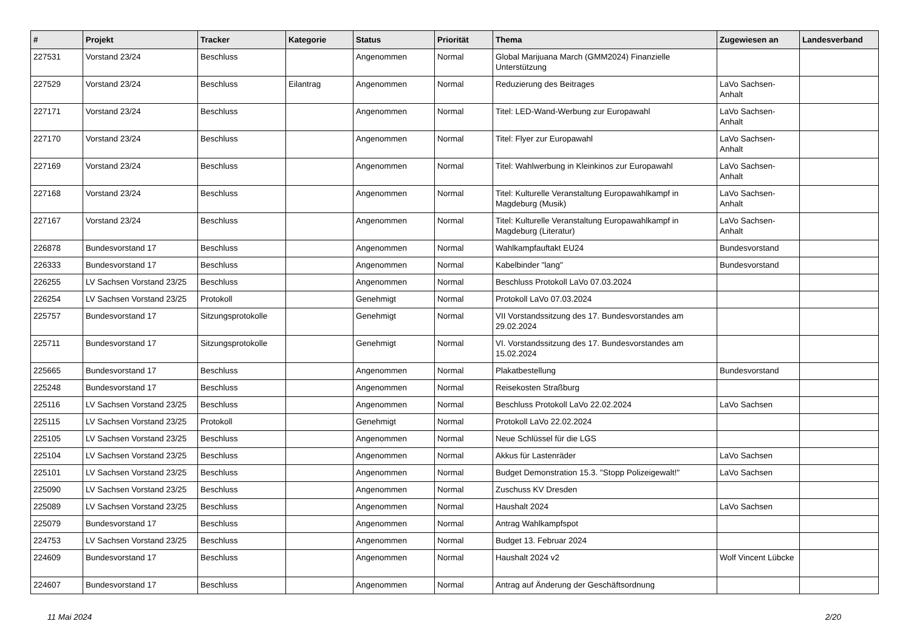| # | Projekt | Tracker | Kategorie | Status | Priorität | Thema | Zugewiesen an | Landesverband |
| --- | --- | --- | --- | --- | --- | --- | --- | --- |
| 227531 | Vorstand 23/24 | Beschluss | | Angenommen | Normal | Global Marijuana March (GMM2024) Finanzielle Unterstützung | | |
| 227529 | Vorstand 23/24 | Beschluss | Eilantrag | Angenommen | Normal | Reduzierung des Beitrages | LaVo Sachsen-Anhalt | |
| 227171 | Vorstand 23/24 | Beschluss | | Angenommen | Normal | Titel: LED-Wand-Werbung zur Europawahl | LaVo Sachsen-Anhalt | |
| 227170 | Vorstand 23/24 | Beschluss | | Angenommen | Normal | Titel: Flyer zur Europawahl | LaVo Sachsen-Anhalt | |
| 227169 | Vorstand 23/24 | Beschluss | | Angenommen | Normal | Titel: Wahlwerbung in Kleinkinos zur Europawahl | LaVo Sachsen-Anhalt | |
| 227168 | Vorstand 23/24 | Beschluss | | Angenommen | Normal | Titel: Kulturelle Veranstaltung Europawahlkampf in Magdeburg (Musik) | LaVo Sachsen-Anhalt | |
| 227167 | Vorstand 23/24 | Beschluss | | Angenommen | Normal | Titel: Kulturelle Veranstaltung Europawahlkampf in Magdeburg (Literatur) | LaVo Sachsen-Anhalt | |
| 226878 | Bundesvorstand 17 | Beschluss | | Angenommen | Normal | Wahlkampfauftakt EU24 | Bundesvorstand | |
| 226333 | Bundesvorstand 17 | Beschluss | | Angenommen | Normal | Kabelbinder "lang" | Bundesvorstand | |
| 226255 | LV Sachsen Vorstand 23/25 | Beschluss | | Angenommen | Normal | Beschluss Protokoll LaVo 07.03.2024 | | |
| 226254 | LV Sachsen Vorstand 23/25 | Protokoll | | Genehmigt | Normal | Protokoll LaVo 07.03.2024 | | |
| 225757 | Bundesvorstand 17 | Sitzungsprotokolle | | Genehmigt | Normal | VII Vorstandssitzung des 17. Bundesvorstandes am 29.02.2024 | | |
| 225711 | Bundesvorstand 17 | Sitzungsprotokolle | | Genehmigt | Normal | VI. Vorstandssitzung des 17. Bundesvorstandes am 15.02.2024 | | |
| 225665 | Bundesvorstand 17 | Beschluss | | Angenommen | Normal | Plakatbestellung | Bundesvorstand | |
| 225248 | Bundesvorstand 17 | Beschluss | | Angenommen | Normal | Reisekosten Straßburg | | |
| 225116 | LV Sachsen Vorstand 23/25 | Beschluss | | Angenommen | Normal | Beschluss Protokoll LaVo 22.02.2024 | LaVo Sachsen | |
| 225115 | LV Sachsen Vorstand 23/25 | Protokoll | | Genehmigt | Normal | Protokoll LaVo 22.02.2024 | | |
| 225105 | LV Sachsen Vorstand 23/25 | Beschluss | | Angenommen | Normal | Neue Schlüssel für die LGS | | |
| 225104 | LV Sachsen Vorstand 23/25 | Beschluss | | Angenommen | Normal | Akkus für Lastenräder | LaVo Sachsen | |
| 225101 | LV Sachsen Vorstand 23/25 | Beschluss | | Angenommen | Normal | Budget Demonstration 15.3. "Stopp Polizeigewalt!" | LaVo Sachsen | |
| 225090 | LV Sachsen Vorstand 23/25 | Beschluss | | Angenommen | Normal | Zuschuss KV Dresden | | |
| 225089 | LV Sachsen Vorstand 23/25 | Beschluss | | Angenommen | Normal | Haushalt 2024 | LaVo Sachsen | |
| 225079 | Bundesvorstand 17 | Beschluss | | Angenommen | Normal | Antrag Wahlkampfspot | | |
| 224753 | LV Sachsen Vorstand 23/25 | Beschluss | | Angenommen | Normal | Budget 13. Februar 2024 | | |
| 224609 | Bundesvorstand 17 | Beschluss | | Angenommen | Normal | Haushalt 2024 v2 | Wolf Vincent Lübcke | |
| 224607 | Bundesvorstand 17 | Beschluss | | Angenommen | Normal | Antrag auf Änderung der Geschäftsordnung | | |
11 Mai 2024 2/20